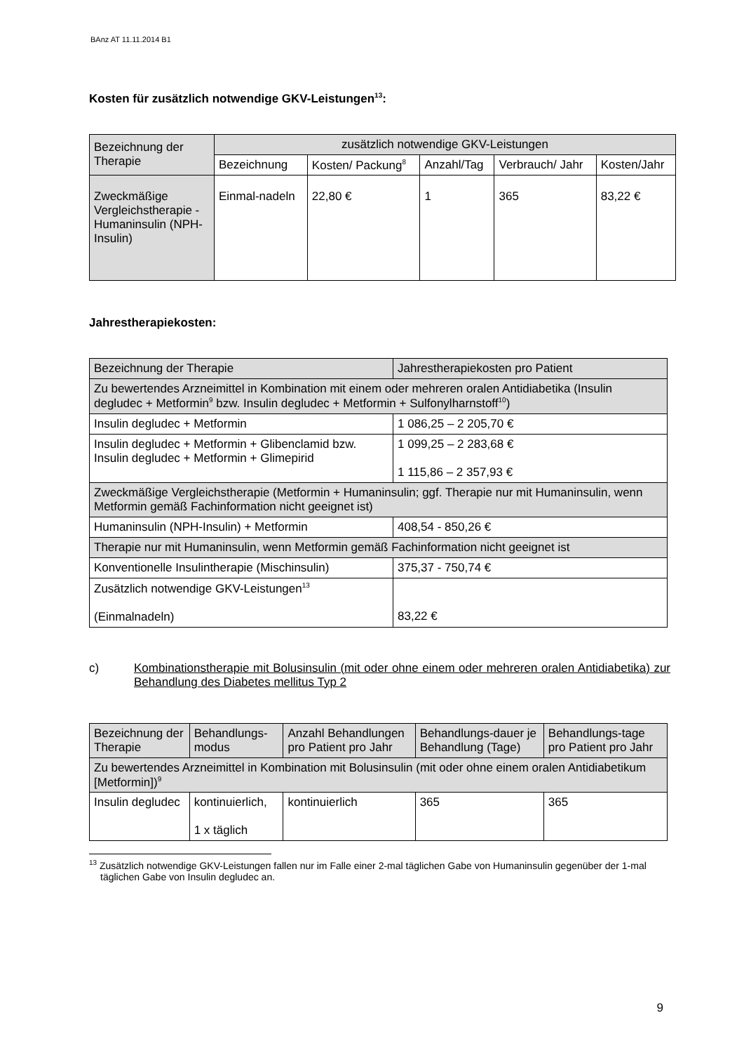BAnz AT 11.11.2014 B1
Kosten für zusätzlich notwendige GKV-Leistungen<sup>13</sup>:
| Bezeichnung der Therapie | zusätzlich notwendige GKV-Leistungen | | | | |
| --- | --- | --- | --- | --- | --- |
| | Bezeichnung | Kosten/ Packung<sup>8</sup> | Anzahl/Tag | Verbrauch/ Jahr | Kosten/Jahr |
| Zweckmäßige Vergleichstherapie - Humaninsulin (NPH-Insulin) | Einmal-nadeln | 22,80 € | 1 | 365 | 83,22 € |
Jahrestherapiekosten:
| Bezeichnung der Therapie | Jahrestherapiekosten pro Patient |
| Zu bewertendes Arzneimittel in Kombination mit einem oder mehreren oralen Antidiabetika (Insulin degludec + Metformin<sup>9</sup> bzw. Insulin degludec + Metformin + Sulfonylharnstoff<sup>10</sup>) | |
| Insulin degludec + Metformin | 1 086,25 – 2 205,70 € |
| Insulin degludec + Metformin + Glibenclamid bzw. Insulin degludec + Metformin + Glimepirid | 1 099,25 – 2 283,68 € 1 115,86 – 2 357,93 € |
| Zweckmäßige Vergleichstherapie (Metformin + Humaninsulin; ggf. Therapie nur mit Humaninsulin, wenn Metformin gemäß Fachinformation nicht geeignet ist) | |
| Humaninsulin (NPH-Insulin) + Metformin | 408,54 - 850,26 € |
| Therapie nur mit Humaninsulin, wenn Metformin gemäß Fachinformation nicht geeignet ist | |
| Konventionelle Insulintherapie (Mischinsulin) | 375,37 - 750,74 € |
| Zusätzlich notwendige GKV-Leistungen<sup>13</sup> (Einmalnadeln) | 83,22 € |
c) Kombinationstherapie mit Bolusinsulin (mit oder ohne einem oder mehreren oralen Antidiabetika) zur Behandlung des Diabetes mellitus Typ 2
| Bezeichnung der Therapie | Behandlungs-modus | Anzahl Behandlungen pro Patient pro Jahr | Behandlungs-dauer je Behandlung (Tage) | Behandlungs-tage pro Patient pro Jahr |
| Zu bewertendes Arzneimittel in Kombination mit Bolusinsulin (mit oder ohne einem oralen Antidiabetikum [Metformin])<sup>9</sup> | | | | |
| Insulin degludec | kontinuierlich, 1 x täglich | kontinuierlich | 365 | 365 |
<sup>13</sup> Zusätzlich notwendige GKV-Leistungen fallen nur im Falle einer 2-mal täglichen Gabe von Humaninsulin gegenüber der 1-mal täglichen Gabe von Insulin degludec an.
9